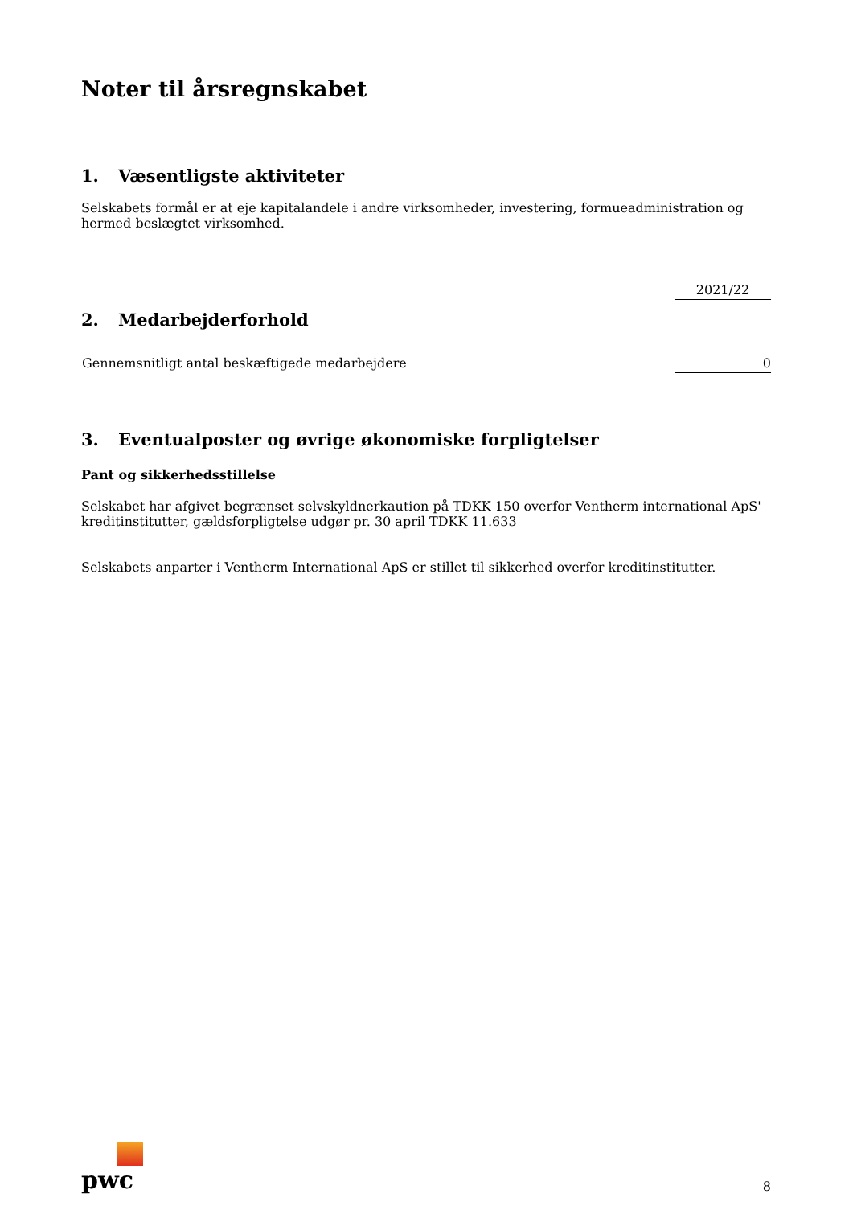Noter til årsregnskabet
1. Væsentligste aktiviteter
Selskabets formål er at eje kapitalandele i andre virksomheder, investering, formueadministration og hermed beslægtet virksomhed.
| | 2021/22 |
| 2. Medarbejderforhold | |
| Gennemsnitligt antal beskæftigede medarbejdere | 0 |
3. Eventualposter og øvrige økonomiske forpligtelser
Pant og sikkerhedsstillelse
Selskabet har afgivet begrænset selvskyldnerkaution på TDKK 150 overfor Ventherm international ApS' kreditinstitutter, gældsforpligtelse udgør pr. 30 april TDKK 11.633
Selskabets anparter i Ventherm International ApS er stillet til sikkerhed overfor kreditinstitutter.
pwc
8